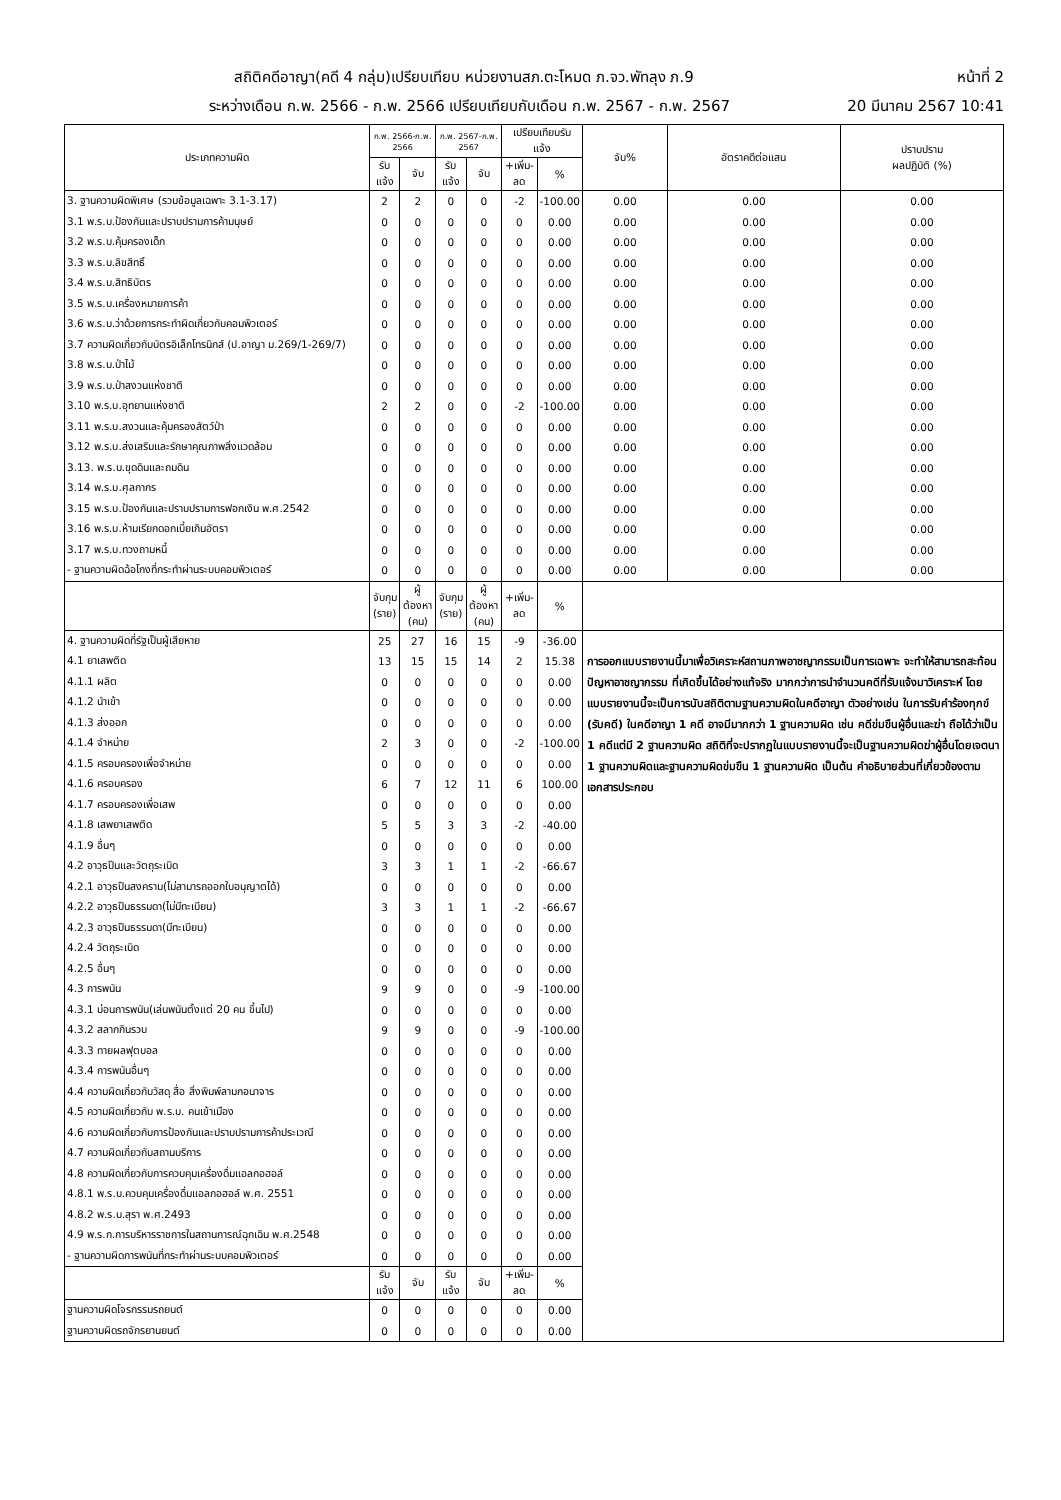สถิติคดีอาญา(คดี 4 กลุ่ม)เปรียบเทียบ หน่วยงานสภ.ตะโหมด ภ.จว.พัทลุง ภ.9 หน้าที่ 2
ระหว่างเดือน ก.พ. 2566 - ก.พ. 2566 เปรียบเทียบกับเดือน ก.พ. 2567 - ก.พ. 2567 20 มีนาคม 2567 10:41
| ประเภทความผิด | ก.พ. 2566-ก.พ. 2566 | | ก.พ. 2567-ก.พ. 2567 | | เปรียบเทียบรับแจ้ง | | จับ% | อัตราคดีต่อแสน | ปราบปราม ผลปฏิบัติ (%) |
| --- | --- | --- | --- | --- | --- | --- | --- | --- | --- |
| | รับแจ้ง | จับ | รับแจ้ง | จับ | +เพิ่ม-ลด | % | | | |
| 3. ฐานความผิดพิเศษ (รวมข้อมูลเฉพาะ 3.1-3.17) | 2 | 2 | 0 | 0 | -2 | -100.00 | 0.00 | 0.00 | 0.00 |
| 3.1 พ.ร.บ.ป้องกันและปราบปรามการค้ามนุษย์ | 0 | 0 | 0 | 0 | 0 | 0.00 | 0.00 | 0.00 | 0.00 |
| 3.2 พ.ร.บ.คุ้มครองเด็ก | 0 | 0 | 0 | 0 | 0 | 0.00 | 0.00 | 0.00 | 0.00 |
| 3.3 พ.ร.บ.ลิขสิทธิ์ | 0 | 0 | 0 | 0 | 0 | 0.00 | 0.00 | 0.00 | 0.00 |
| 3.4 พ.ร.บ.สิทธิบัตร | 0 | 0 | 0 | 0 | 0 | 0.00 | 0.00 | 0.00 | 0.00 |
| 3.5 พ.ร.บ.เครื่องหมายการค้า | 0 | 0 | 0 | 0 | 0 | 0.00 | 0.00 | 0.00 | 0.00 |
| 3.6 พ.ร.บ.ว่าด้วยการกระทำผิดเกี่ยวกับคอมพิวเตอร์ | 0 | 0 | 0 | 0 | 0 | 0.00 | 0.00 | 0.00 | 0.00 |
| 3.7 ความผิดเกี่ยวกับบัตรอิเล็กโทรนิกส์ (ป.อาญา ม.269/1-269/7) | 0 | 0 | 0 | 0 | 0 | 0.00 | 0.00 | 0.00 | 0.00 |
| 3.8 พ.ร.บ.ป่าไม้ | 0 | 0 | 0 | 0 | 0 | 0.00 | 0.00 | 0.00 | 0.00 |
| 3.9 พ.ร.บ.ป่าสงวนแห่งชาติ | 0 | 0 | 0 | 0 | 0 | 0.00 | 0.00 | 0.00 | 0.00 |
| 3.10 พ.ร.บ.อุทยานแห่งชาติ | 2 | 2 | 0 | 0 | -2 | -100.00 | 0.00 | 0.00 | 0.00 |
| 3.11 พ.ร.บ.สงวนและคุ้มครองสัตว์ป่า | 0 | 0 | 0 | 0 | 0 | 0.00 | 0.00 | 0.00 | 0.00 |
| 3.12 พ.ร.บ.ส่งเสริมและรักษาคุณภาพสิ่งแวดล้อม | 0 | 0 | 0 | 0 | 0 | 0.00 | 0.00 | 0.00 | 0.00 |
| 3.13. พ.ร.บ.ขุดดินและถมดิน | 0 | 0 | 0 | 0 | 0 | 0.00 | 0.00 | 0.00 | 0.00 |
| 3.14 พ.ร.บ.ศุลกากร | 0 | 0 | 0 | 0 | 0 | 0.00 | 0.00 | 0.00 | 0.00 |
| 3.15 พ.ร.บ.ป้องกันและปราบปรามการฟอกเงิน พ.ศ.2542 | 0 | 0 | 0 | 0 | 0 | 0.00 | 0.00 | 0.00 | 0.00 |
| 3.16 พ.ร.บ.ห้ามเรียกดอกเบี้ยเกินอัตรา | 0 | 0 | 0 | 0 | 0 | 0.00 | 0.00 | 0.00 | 0.00 |
| 3.17 พ.ร.บ.ทวงถามหนี้ | 0 | 0 | 0 | 0 | 0 | 0.00 | 0.00 | 0.00 | 0.00 |
| - ฐานความผิดฉ้อโกงที่กระทำผ่านระบบคอมพิวเตอร์ | 0 | 0 | 0 | 0 | 0 | 0.00 | 0.00 | 0.00 | 0.00 |
| | จับกุม (ราย) | ผู้ต้องหา (คน) | จับกุม (ราย) | ผู้ต้องหา (คน) | +เพิ่ม-ลด | % | | | |
| 4. ฐานความผิดที่รัฐเป็นผู้เสียหาย | 25 | 27 | 16 | 15 | -9 | -36.00 | การออกแบบรายงานนี้มาเพื่อวิเคราะห์สถานภาพอาชญากรรมเป็นการเฉพาะ จะทำให้สามารถสะท้อนปัญหาอาชญากรรม ที่เกิดขึ้นได้อย่างแท้จริง มากกว่าการนำจำนวนคดีที่รับแจ้งมาวิเคราะห์ โดยแบบรายงานนี้จะเป็นการนับสถิติตามฐานความผิดในคดีอาญา ตัวอย่างเช่น ในการรับคำร้องทุกข์ (รับคดี) ในคดีอาญา 1 คดี อาจมีมากกว่า 1 ฐานความผิด เช่น คดีข่มขืนผู้อื่นและฆ่า ถือได้ว่าเป็น 1 คดีแต่มี 2 ฐานความผิด สถิติที่จะปรากฏในแบบรายงานนี้จะเป็นฐานความผิดฆ่าผู้อื่นโดยเจตนา 1 ฐานความผิดและฐานความผิดข่มขืน 1 ฐานความผิด เป็นต้น คำอธิบายส่วนที่เกี่ยวข้องตามเอกสารประกอบ | | |
| 4.1 ยาเสพติด | 13 | 15 | 15 | 14 | 2 | 15.38 | | | |
| 4.1.1 ผลิต | 0 | 0 | 0 | 0 | 0 | 0.00 | | | |
| 4.1.2 นำเข้า | 0 | 0 | 0 | 0 | 0 | 0.00 | | | |
| 4.1.3 ส่งออก | 0 | 0 | 0 | 0 | 0 | 0.00 | | | |
| 4.1.4 จำหน่าย | 2 | 3 | 0 | 0 | -2 | -100.00 | | | |
| 4.1.5 ครอบครองเพื่อจำหน่าย | 0 | 0 | 0 | 0 | 0 | 0.00 | | | |
| 4.1.6 ครอบครอง | 6 | 7 | 12 | 11 | 6 | 100.00 | | | |
| 4.1.7 ครอบครองเพื่อเสพ | 0 | 0 | 0 | 0 | 0 | 0.00 | | | |
| 4.1.8 เสพยาเสพติด | 5 | 5 | 3 | 3 | -2 | -40.00 | | | |
| 4.1.9 อื่นๆ | 0 | 0 | 0 | 0 | 0 | 0.00 | | | |
| 4.2 อาวุธปืนและวัตถุระเบิด | 3 | 3 | 1 | 1 | -2 | -66.67 | | | |
| 4.2.1 อาวุธปืนสงคราม(ไม่สามารถออกใบอนุญาตได้) | 0 | 0 | 0 | 0 | 0 | 0.00 | | | |
| 4.2.2 อาวุธปืนธรรมดา(ไม่มีทะเบียน) | 3 | 3 | 1 | 1 | -2 | -66.67 | | | |
| 4.2.3 อาวุธปืนธรรมดา(มีทะเบียน) | 0 | 0 | 0 | 0 | 0 | 0.00 | | | |
| 4.2.4 วัตถุระเบิด | 0 | 0 | 0 | 0 | 0 | 0.00 | | | |
| 4.2.5 อื่นๆ | 0 | 0 | 0 | 0 | 0 | 0.00 | | | |
| 4.3 การพนัน | 9 | 9 | 0 | 0 | -9 | -100.00 | | | |
| 4.3.1 บ่อนการพนัน(เล่นพนันตั้งแต่ 20 คน ขึ้นไป) | 0 | 0 | 0 | 0 | 0 | 0.00 | | | |
| 4.3.2 สลากกินรวบ | 9 | 9 | 0 | 0 | -9 | -100.00 | | | |
| 4.3.3 ทายผลฟุตบอล | 0 | 0 | 0 | 0 | 0 | 0.00 | | | |
| 4.3.4 การพนันอื่นๆ | 0 | 0 | 0 | 0 | 0 | 0.00 | | | |
| 4.4 ความผิดเกี่ยวกับวัสดุ สื่อ สิ่งพิมพ์ลามกอนาจาร | 0 | 0 | 0 | 0 | 0 | 0.00 | | | |
| 4.5 ความผิดเกี่ยวกับ พ.ร.บ. คนเข้าเมือง | 0 | 0 | 0 | 0 | 0 | 0.00 | | | |
| 4.6 ความผิดเกี่ยวกับการป้องกันและปราบปรามการค้าประเวณี | 0 | 0 | 0 | 0 | 0 | 0.00 | | | |
| 4.7 ความผิดเกี่ยวกับสถานบริการ | 0 | 0 | 0 | 0 | 0 | 0.00 | | | |
| 4.8 ความผิดเกี่ยวกับการควบคุมเครื่องดื่มแอลกอฮอล์ | 0 | 0 | 0 | 0 | 0 | 0.00 | | | |
| 4.8.1 พ.ร.บ.ควบคุมเครื่องดื่มแอลกอฮอล์ พ.ศ. 2551 | 0 | 0 | 0 | 0 | 0 | 0.00 | | | |
| 4.8.2 พ.ร.บ.สุรา พ.ศ.2493 | 0 | 0 | 0 | 0 | 0 | 0.00 | | | |
| 4.9 พ.ร.ก.การบริหารราชการในสถานการณ์ฉุกเฉิน พ.ศ.2548 | 0 | 0 | 0 | 0 | 0 | 0.00 | | | |
| - ฐานความผิดการพนันที่กระทำผ่านระบบคอมพิวเตอร์ | 0 | 0 | 0 | 0 | 0 | 0.00 | | | |
| | รับแจ้ง | จับ | รับแจ้ง | จับ | +เพิ่ม-ลด | % | | | |
| ฐานความผิดโจรกรรมรถยนต์ | 0 | 0 | 0 | 0 | 0 | 0.00 | | | |
| ฐานความผิดรถจักรยานยนต์ | 0 | 0 | 0 | 0 | 0 | 0.00 | | | |